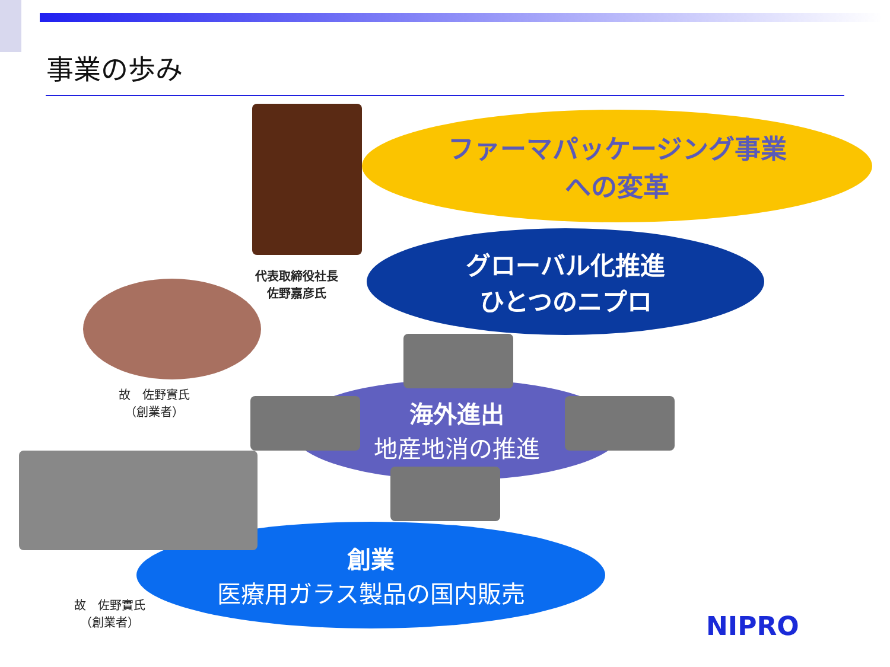事業の歩み
ファーマパッケージング事業
への変革
グローバル化推進
ひとつのニプロ
海外進出
地産地消の推進
創業
医療用ガラス製品の国内販売
代表取締役社長
佐野嘉彦氏
故　佐野實氏
（創業者）
故　佐野實氏
（創業者）
NIPRO